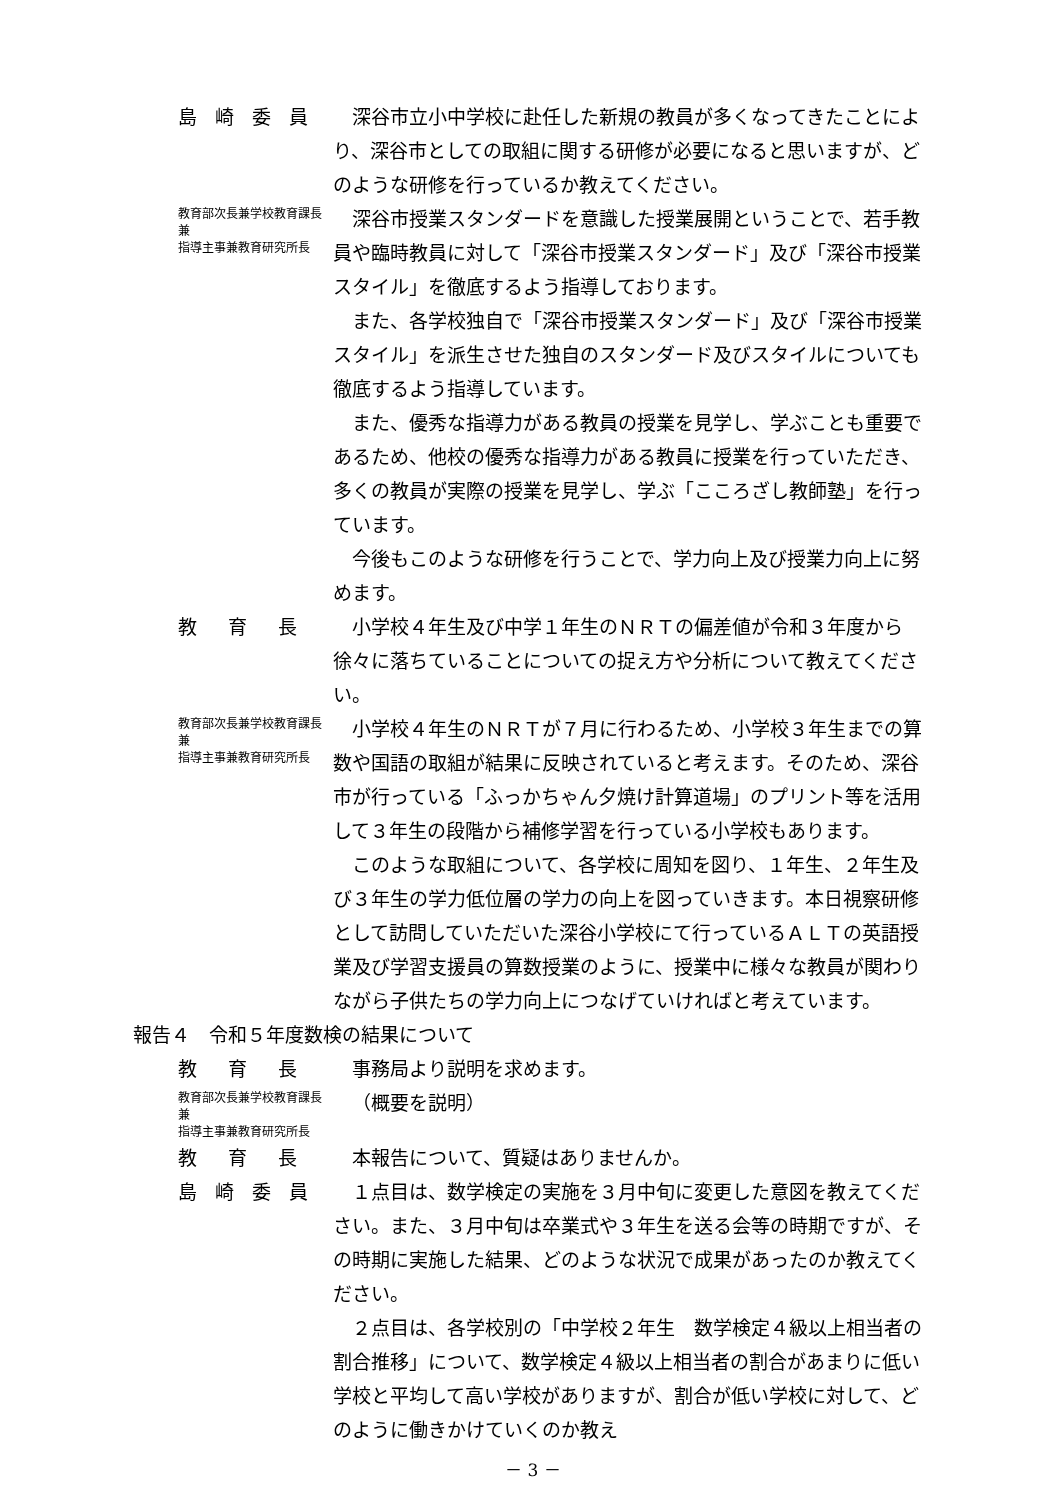島 崎 委 員 深谷市立小中学校に赴任した新規の教員が多くなってきたことにより、深谷市としての取組に関する研修が必要になると思いますが、どのような研修を行っているか教えてください。
教育部次長兼学校教育課長兼
指導主事兼教育研究所長
深谷市授業スタンダードを意識した授業展開ということで、若手教員や臨時教員に対して「深谷市授業スタンダード」及び「深谷市授業スタイル」を徹底するよう指導しております。
また、各学校独自で「深谷市授業スタンダード」及び「深谷市授業スタイル」を派生させた独自のスタンダード及びスタイルについても徹底するよう指導しています。
また、優秀な指導力がある教員の授業を見学し、学ぶことも重要であるため、他校の優秀な指導力がある教員に授業を行っていただき、多くの教員が実際の授業を見学し、学ぶ「こころざし教師塾」を行っています。
今後もこのような研修を行うことで、学力向上及び授業力向上に努めます。
教　育　長 小学校４年生及び中学１年生のＮＲＴの偏差値が令和３年度から徐々に落ちていることについての捉え方や分析について教えてください。
教育部次長兼学校教育課長兼
指導主事兼教育研究所長
小学校４年生のＮＲＴが７月に行わるため、小学校３年生までの算数や国語の取組が結果に反映されていると考えます。そのため、深谷市が行っている「ふっかちゃん夕焼け計算道場」のプリント等を活用して３年生の段階から補修学習を行っている小学校もあります。
このような取組について、各学校に周知を図り、１年生、２年生及び３年生の学力低位層の学力の向上を図っていきます。本日視察研修として訪問していただいた深谷小学校にて行っているＡＬＴの英語授業及び学習支援員の算数授業のように、授業中に様々な教員が関わりながら子供たちの学力向上につなげていければと考えています。
報告４　令和５年度数検の結果について
教　育　長 事務局より説明を求めます。
教育部次長兼学校教育課長兼
指導主事兼教育研究所長
（概要を説明）
教　育　長 本報告について、質疑はありませんか。
島 崎 委 員 １点目は、数学検定の実施を３月中旬に変更した意図を教えてください。また、３月中旬は卒業式や３年生を送る会等の時期ですが、その時期に実施した結果、どのような状況で成果があったのか教えてください。
２点目は、各学校別の「中学校２年生　数学検定４級以上相当者の割合推移」について、数学検定４級以上相当者の割合があまりに低い学校と平均して高い学校がありますが、割合が低い学校に対して、どのように働きかけていくのか教え
－ 3 －